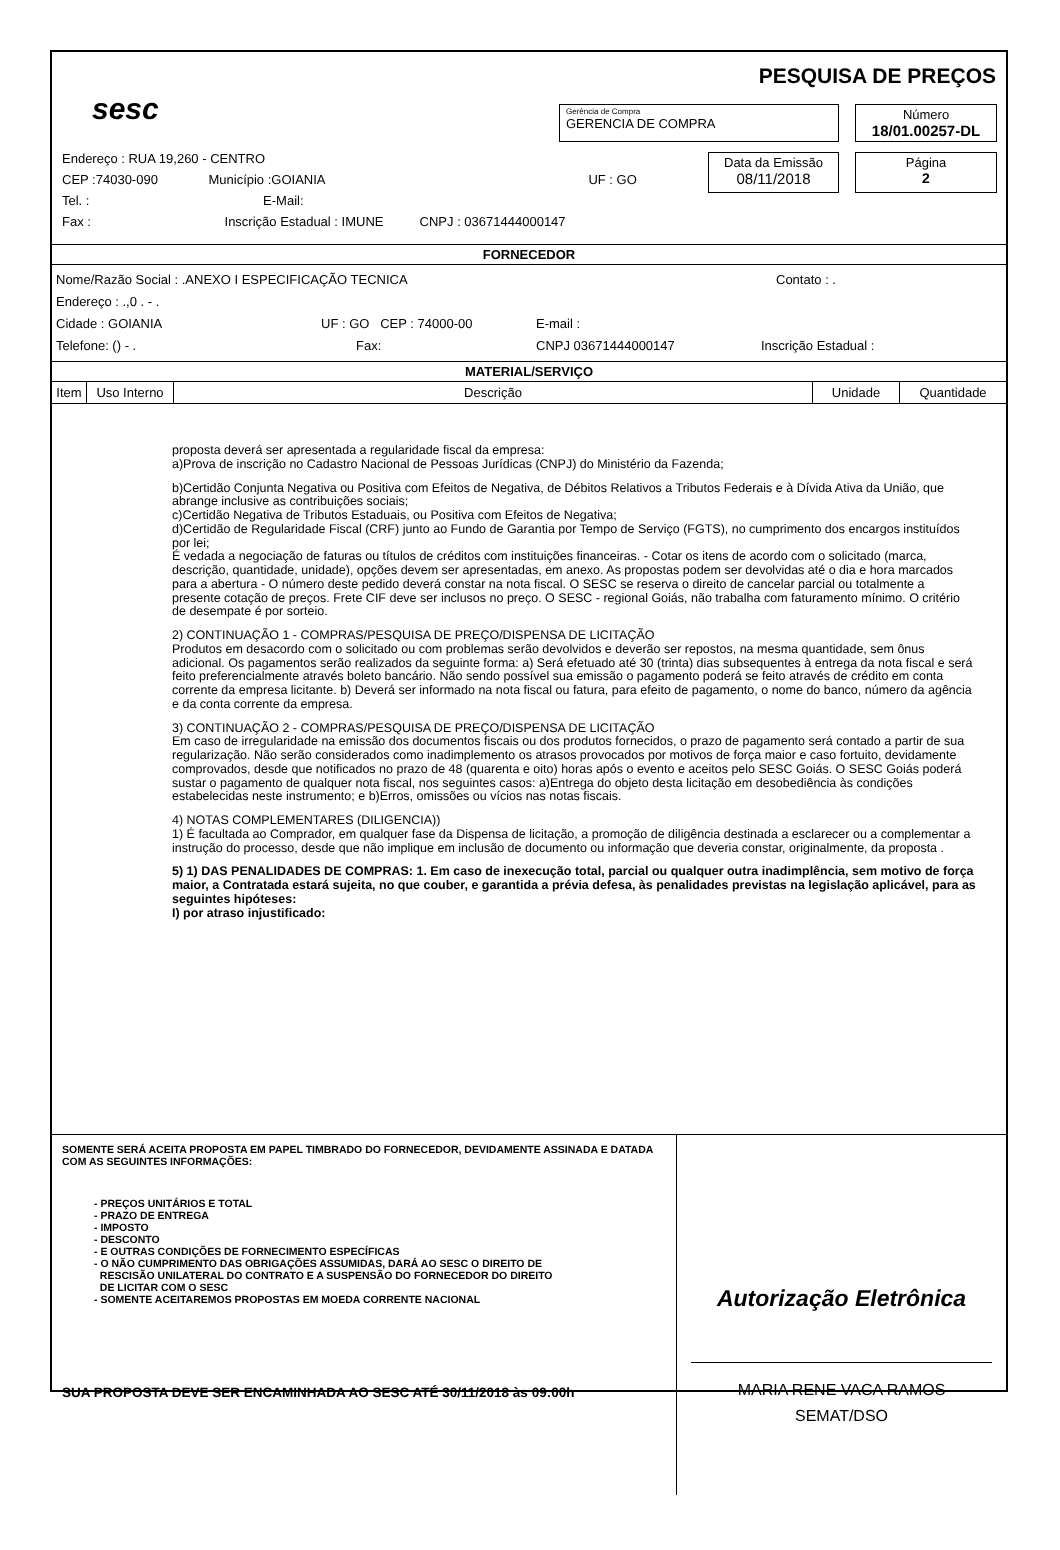sesc
PESQUISA DE PREÇOS
Gerência de Compra
GERENCIA DE COMPRA
Número
18/01.00257-DL
Data da Emissão
08/11/2018
Página
2
Endereço : RUA 19,260 - CENTRO
CEP :74030-090 Município :GOIANIA UF : GO
Tel. : E-Mail:
Fax : Inscrição Estadual : IMUNE CNPJ : 03671444000147
FORNECEDOR
Nome/Razão Social : .ANEXO I ESPECIFICAÇÃO TECNICA Contato : .
Endereço : .,0 . - .
Cidade : GOIANIA UF : GO CEP : 74000-00 E-mail :
Telefone: () - . Fax: CNPJ 03671444000147 Inscrição Estadual :
MATERIAL/SERVIÇO
| Item | Uso Interno | Descrição | Unidade | Quantidade |
| --- | --- | --- | --- | --- |
proposta deverá ser apresentada a regularidade fiscal da empresa:
a)Prova de inscrição no Cadastro Nacional de Pessoas Jurídicas (CNPJ) do Ministério da Fazenda;
b)Certidão Conjunta Negativa ou Positiva com Efeitos de Negativa, de Débitos Relativos a Tributos Federais e à Dívida Ativa da União, que abrange inclusive as contribuições sociais;
c)Certidão Negativa de Tributos Estaduais, ou Positiva com Efeitos de Negativa;
d)Certidão de Regularidade Fiscal (CRF) junto ao Fundo de Garantia por Tempo de Serviço (FGTS), no cumprimento dos encargos instituídos por lei;
É vedada a negociação de faturas ou títulos de créditos com instituições financeiras. - Cotar os itens de acordo com o solicitado (marca, descrição, quantidade, unidade), opções devem ser apresentadas, em anexo. As propostas podem ser devolvidas até o dia e hora marcados para a abertura - O número deste pedido deverá constar na nota fiscal. O SESC se reserva o direito de cancelar parcial ou totalmente a presente cotação de preços. Frete CIF deve ser inclusos no preço. O SESC - regional Goiás, não trabalha com faturamento mínimo. O critério de desempate é por sorteio.
2) CONTINUAÇÃO 1 - COMPRAS/PESQUISA DE PREÇO/DISPENSA DE LICITAÇÃO
Produtos em desacordo com o solicitado ou com problemas serão devolvidos e deverão ser repostos, na mesma quantidade, sem ônus adicional. Os pagamentos serão realizados da seguinte forma: a) Será efetuado até 30 (trinta) dias subsequentes à entrega da nota fiscal e será feito preferencialmente através boleto bancário. Não sendo possível sua emissão o pagamento poderá se feito através de crédito em conta corrente da empresa licitante. b) Deverá ser informado na nota fiscal ou fatura, para efeito de pagamento, o nome do banco, número da agência e da conta corrente da empresa.
3) CONTINUAÇÃO 2 - COMPRAS/PESQUISA DE PREÇO/DISPENSA DE LICITAÇÃO
Em caso de irregularidade na emissão dos documentos fiscais ou dos produtos fornecidos, o prazo de pagamento será contado a partir de sua regularização. Não serão considerados como inadimplemento os atrasos provocados por motivos de força maior e caso fortuito, devidamente comprovados, desde que notificados no prazo de 48 (quarenta e oito) horas após o evento e aceitos pelo SESC Goiás. O SESC Goiás poderá sustar o pagamento de qualquer nota fiscal, nos seguintes casos: a)Entrega do objeto desta licitação em desobediência às condições estabelecidas neste instrumento; e b)Erros, omissões ou vícios nas notas fiscais.
4) NOTAS COMPLEMENTARES (DILIGENCIA))
1) É facultada ao Comprador, em qualquer fase da Dispensa de licitação, a promoção de diligência destinada a esclarecer ou a complementar a instrução do processo, desde que não implique em inclusão de documento ou informação que deveria constar, originalmente, da proposta .
5) 1) DAS PENALIDADES DE COMPRAS: 1. Em caso de inexecução total, parcial ou qualquer outra inadimplência, sem motivo de força maior, a Contratada estará sujeita, no que couber, e garantida a prévia defesa, às penalidades previstas na legislação aplicável, para as seguintes hipóteses:
I) por atraso injustificado:
SOMENTE SERÁ ACEITA PROPOSTA EM PAPEL TIMBRADO DO FORNECEDOR, DEVIDAMENTE ASSINADA E DATADA COM AS SEGUINTES INFORMAÇÕES:
- PREÇOS UNITÁRIOS E TOTAL
- PRAZO DE ENTREGA
- IMPOSTO
- DESCONTO
- E OUTRAS CONDIÇÕES DE FORNECIMENTO ESPECÍFICAS
- O NÃO CUMPRIMENTO DAS OBRIGAÇÕES ASSUMIDAS, DARÁ AO SESC O DIREITO DE
RESCISÃO UNILATERAL DO CONTRATO E A SUSPENSÃO DO FORNECEDOR DO DIREITO
DE LICITAR COM O SESC
- SOMENTE ACEITAREMOS PROPOSTAS EM MOEDA CORRENTE NACIONAL
SUA PROPOSTA DEVE SER ENCAMINHADA AO SESC ATÉ 30/11/2018 às 09:00h
Autorização Eletrônica
MARIA RENE VACA RAMOS
SEMAT/DSO